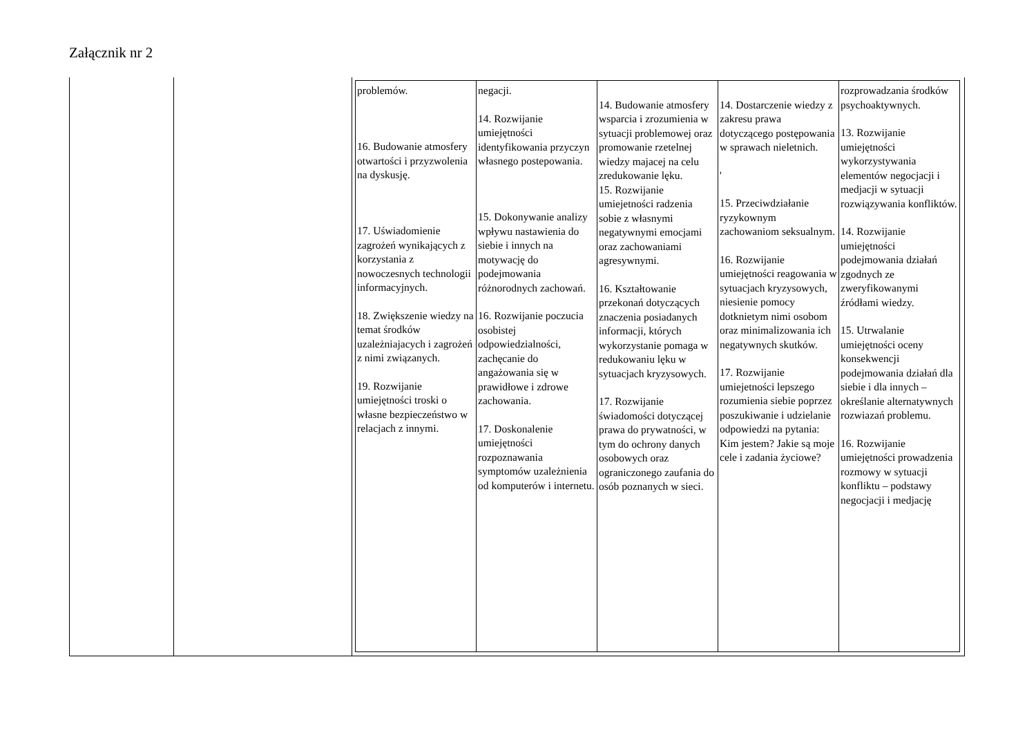Załącznik nr 2
| | | / problemów. 16. Budowanie atmosfery otwartości i przyzwolenia na dyskusję. 17. Uświadomienie zagrożeń wynikających z korzystania z nowoczesnych technologii informacyjnych. 18. Zwiększenie wiedzy na temat środków uzależniajacych i zagrożeń z nimi związanych. 19. Rozwijanie umiejętności troski o własne bezpieczeństwo w relacjach z innymi. / negacji. 14. Rozwijanie umiejętności identyfikowania przyczyn własnego postepowania. 15. Dokonywanie analizy wpływu nastawienia do siebie i innych na motywację do podejmowania różnorodnych zachowań. 16. Rozwijanie poczucia osobistej odpowiedzialności, zachęcanie do angażowania się w prawidłowe i zdrowe zachowania. 17. Doskonalenie umiejętności rozpoznawania symptomów uzależnienia od komputerów i internetu. / 14. Budowanie atmosfery wsparcia i zrozumienia w sytuacji problemowej oraz promowanie rzetelnej wiedzy majacej na celu zredukowanie lęku. 15. Rozwijanie umiejetności radzenia sobie z własnymi negatywnymi emocjami oraz zachowaniami agresywnymi. 16. Kształtowanie przekonań dotyczących znaczenia posiadanych informacji, których wykorzystanie pomaga w redukowaniu lęku w sytuacjach kryzysowych. 17. Rozwijanie świadomości dotyczącej prawa do prywatności, w tym do ochrony danych osobowych oraz ograniczonego zaufania do osób poznanych w sieci. / 14. Dostarczenie wiedzy z zakresu prawa dotyczącego postępowania w sprawach nieletnich. ' 15. Przeciwdziałanie ryzykownym zachowaniom seksualnym. 16. Rozwijanie umiejętności reagowania w sytuacjach kryzysowych, niesienie pomocy dotknietym nimi osobom oraz minimalizowania ich negatywnych skutków. 17. Rozwijanie umiejetności lepszego rozumienia siebie poprzez poszukiwanie i udzielanie odpowiedzi na pytania: Kim jestem? Jakie są moje cele i zadania życiowe? / rozprowadzania środków psychoaktywnych. 13. Rozwijanie umiejętności wykorzystywania elementów negocjacji i medjacji w sytuacji rozwiązywania konfliktów. 14. Rozwijanie umiejętności podejmowania działań zgodnych ze zweryfikowanymi źródłami wiedzy. 15. Utrwalanie umiejętności oceny konsekwencji podejmowania działań dla siebie i dla innych – określanie alternatywnych rozwiazań problemu. 16. Rozwijanie umiejętności prowadzenia rozmowy w sytuacji konfliktu – podstawy negocjacji i medjację / |